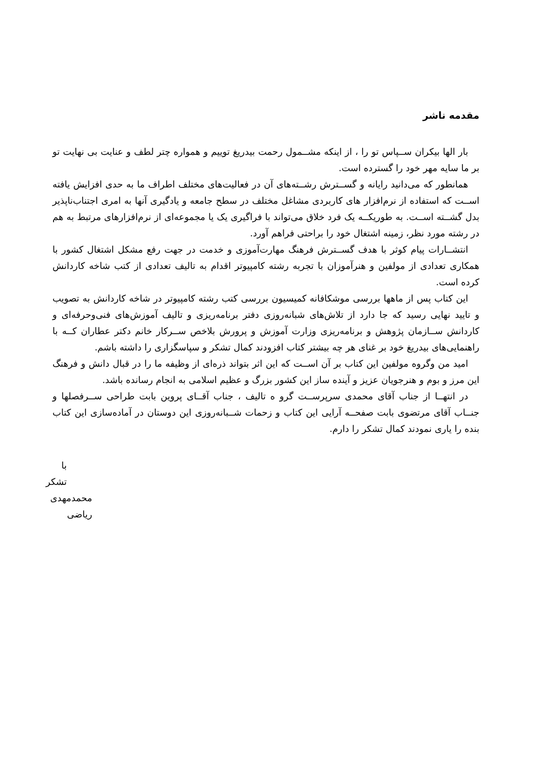مقدمه ناشر
بار الها بیکران ســپاس تو را ، از اینکه مشــمول رحمت بیدریغ توییم و همواره چتر لطف و عنایت بی نهایت تو بر ما سایه مهر خود را گسترده است.
همانطور که می‌دانید رایانه و گســترش رشــته‌های آن در فعالیت‌های مختلف اطراف ما به حدی افزایش یافته اســت که استفاده از نرم‌افزار های کاربردی مشاغل مختلف در سطح جامعه و یادگیری آنها به امری اجتناب‌ناپذیر بدل گشــته اســت. به طوریکــه یک فرد خلاق می‌تواند با فراگیری یک یا مجموعه‌ای از نرم‌افزارهای مرتبط به هم در رشته مورد نظر، زمینه اشتغال خود را براحتی فراهم آورد.
انتشــارات پیام کوثر با هدف گســترش فرهنگ مهارت‌آموزی و خدمت در جهت رفع مشکل اشتغال کشور با همکاری تعدادی از مولفین و هنرآموزان با تجربه رشته کامپیوتر اقدام به تالیف تعدادی از کتب شاخه کاردانش کرده است.
این کتاب پس از ماهها بررسی موشکافانه کمیسیون بررسی کتب رشته کامپیوتر در شاخه کاردانش به تصویب و تایید نهایی رسید که جا دارد از تلاش‌های شبانه‌روزی دفتر برنامه‌ریزی و تالیف آموزش‌های فنی‌وحرفه‌ای و کاردانش ســازمان پژوهش و برنامه‌ریزی وزارت آموزش و پرورش بلاخص ســرکار خانم دکتر عطاران کــه با راهنمایی‌های بیدریغ خود بر غنای هر چه بیشتر کتاب افزودند کمال تشکر و سپاسگزاری را داشته باشم.
امید من وگروه مولفین این کتاب بر آن اســت که این اثر بتواند ذره‌ای از وظیفه ما را در قبال دانش و فرهنگ این مرز و بوم و هنرجویان عزیز و آینده ساز این کشور بزرگ و عظیم اسلامی به انجام رسانده باشد.
در انتهــا از جناب آقای محمدی سرپرســت گرو ه تالیف ، جناب آقــای پروین بابت طراحی ســرفصلها و جنــاب آقای مرتضوی بابت صفحــه آرایی این کتاب و زحمات شــبانه‌روزی این دوستان در آماده‌سازی این کتاب بنده را یاری نمودند کمال تشکر را دارم.
با تشکر
محمدمهدی ریاضی